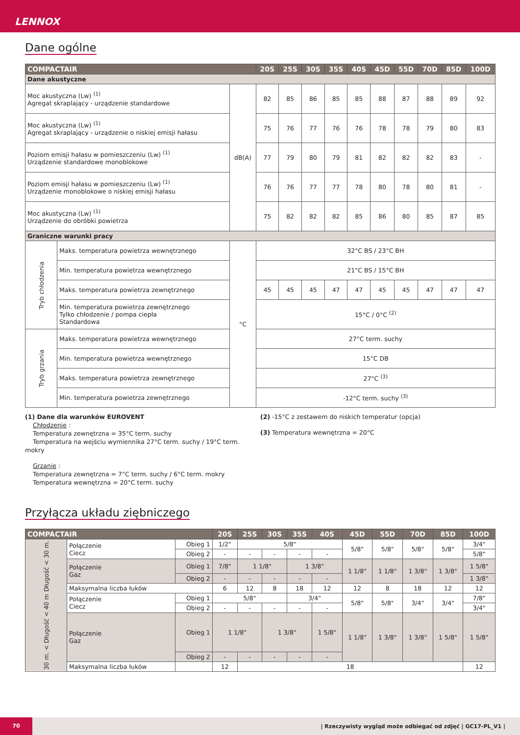LENNOX
Dane ogólne
| COMPACTAIR | | | 20S | 25S | 30S | 35S | 40S | 45D | 55D | 70D | 85D | 100D |
| --- | --- | --- | --- | --- | --- | --- | --- | --- | --- | --- | --- | --- |
| Dane akustyczne | | | | | | | | | | | | |
| Moc akustyczna (Lw) <sup>(1)</sup> Agregat skraplający - urządzenie standardowe | | dB(A) | 82 | 85 | 86 | 85 | 85 | 88 | 87 | 88 | 89 | 92 |
| Moc akustyczna (Lw) <sup>(1)</sup> Agregat skraplający - urządzenie o niskiej emisji hałasu | | | 75 | 76 | 77 | 76 | 76 | 78 | 78 | 79 | 80 | 83 |
| Poziom emisji hałasu w pomieszczeniu (Lw) <sup>(1)</sup> Urządzenie standardowe monoblokowe | | | 77 | 79 | 80 | 79 | 81 | 82 | 82 | 82 | 83 | - |
| Poziom emisji hałasu w pomieszczeniu (Lw) <sup>(1)</sup> Urządzenie monoblokowe o niskiej emisji hałasu | | | 76 | 76 | 77 | 77 | 78 | 80 | 78 | 80 | 81 | - |
| Moc akustyczna (Lw) <sup>(1)</sup> Urządzenie do obróbki powietrza | | | 75 | 82 | 82 | 82 | 85 | 86 | 80 | 85 | 87 | 85 |
| Graniczne warunki pracy | | | | | | | | | | | | |
| Tryb chłodzenia | Maks. temperatura powietrza wewnętrznego | °C | 32°C BS / 23°C BH | | | | | | | | | |
| | Min. temperatura powietrza wewnętrznego | | 21°C BS / 15°C BH | | | | | | | | | |
| | Maks. temperatura powietrza zewnętrznego | | 45 | 45 | 45 | 47 | 47 | 45 | 45 | 47 | 47 | 47 |
| | Min. temperatura powietrza zewnętrznego Tylko chłodzenie / pompa ciepła Standardowa | | 15°C / 0°C <sup>(2)</sup> | | | | | | | | | |
| Tryb grzania | Maks. temperatura powietrza wewnętrznego | | 27°C term. suchy | | | | | | | | | |
| | Min. temperatura powietrza wewnętrznego | | 15°C DB | | | | | | | | | |
| | Maks. temperatura powietrza zewnętrznego | | 27°C <sup>(3)</sup> | | | | | | | | | |
| | Min. temperatura powietrza zewnętrznego | | -12°C term. suchy <sup>(3)</sup> | | | | | | | | | |
(1) Dane dla warunków EUROVENT
Chłodzenie :
Temperatura zewnętrzna = 35°C term. suchy
Temperatura na wejściu wymiennika 27°C term. suchy / 19°C term. mokry
Grzanie :
Temperatura zewnętrzna = 7°C term. suchy / 6°C term. mokry
Temperatura wewnętrzna = 20°C term. suchy
(2) -15°C z zestawem do niskich temperatur (opcja)
(3) Temperatura wewnętrzna = 20°C
Przyłącza układu ziębniczego
| COMPACTAIR | | | 20S | 25S | 30S | 35S | 40S | 45D | 55D | 70D | 85D | 100D |
| --- | --- | --- | --- | --- | --- | --- | --- | --- | --- | --- | --- | --- |
| Długość < 30 m. | Połączenie Ciecz | Obieg 1 | 1/2" | 5/8" | | | | 5/8" | 5/8" | 5/8" | 5/8" | 3/4" |
| | | Obieg 2 | - | - | - | - | - | | | | | 5/8" |
| | Połączenie Gaz | Obieg 1 | 7/8" | 1 1/8" | | 1 3/8" | | 1 1/8" | 1 1/8" | 1 3/8" | 1 3/8" | 1 5/8" |
| | | Obieg 2 | - | - | - | - | - | | | | | 1 3/8" |
| | Maksymalna liczba łuków | | 6 | 12 | 8 | 18 | 12 | 12 | 8 | 18 | 12 | 12 |
| 30 m. < Długość < 40 m | Połączenie Ciecz | Obieg 1 | 5/8" | | | 3/4" | | 5/8" | 5/8" | 3/4" | 3/4" | 7/8" |
| | | Obieg 2 | - | - | - | - | - | | | | | 3/4" |
| | Połączenie Gaz | Obieg 1 | 1 1/8" | | 1 3/8" | | 1 5/8" | 1 1/8" | 1 3/8" | 1 3/8" | 1 5/8" | 1 5/8" |
| | | Obieg 2 | - | - | - | - | - | | | | | |
| | Maksymalna liczba łuków | | 12 | 18 | | | | | | | | 12 |
70
| Rzeczywisty wygląd może odbiegać od zdjęć | GC17-PL_V1 |